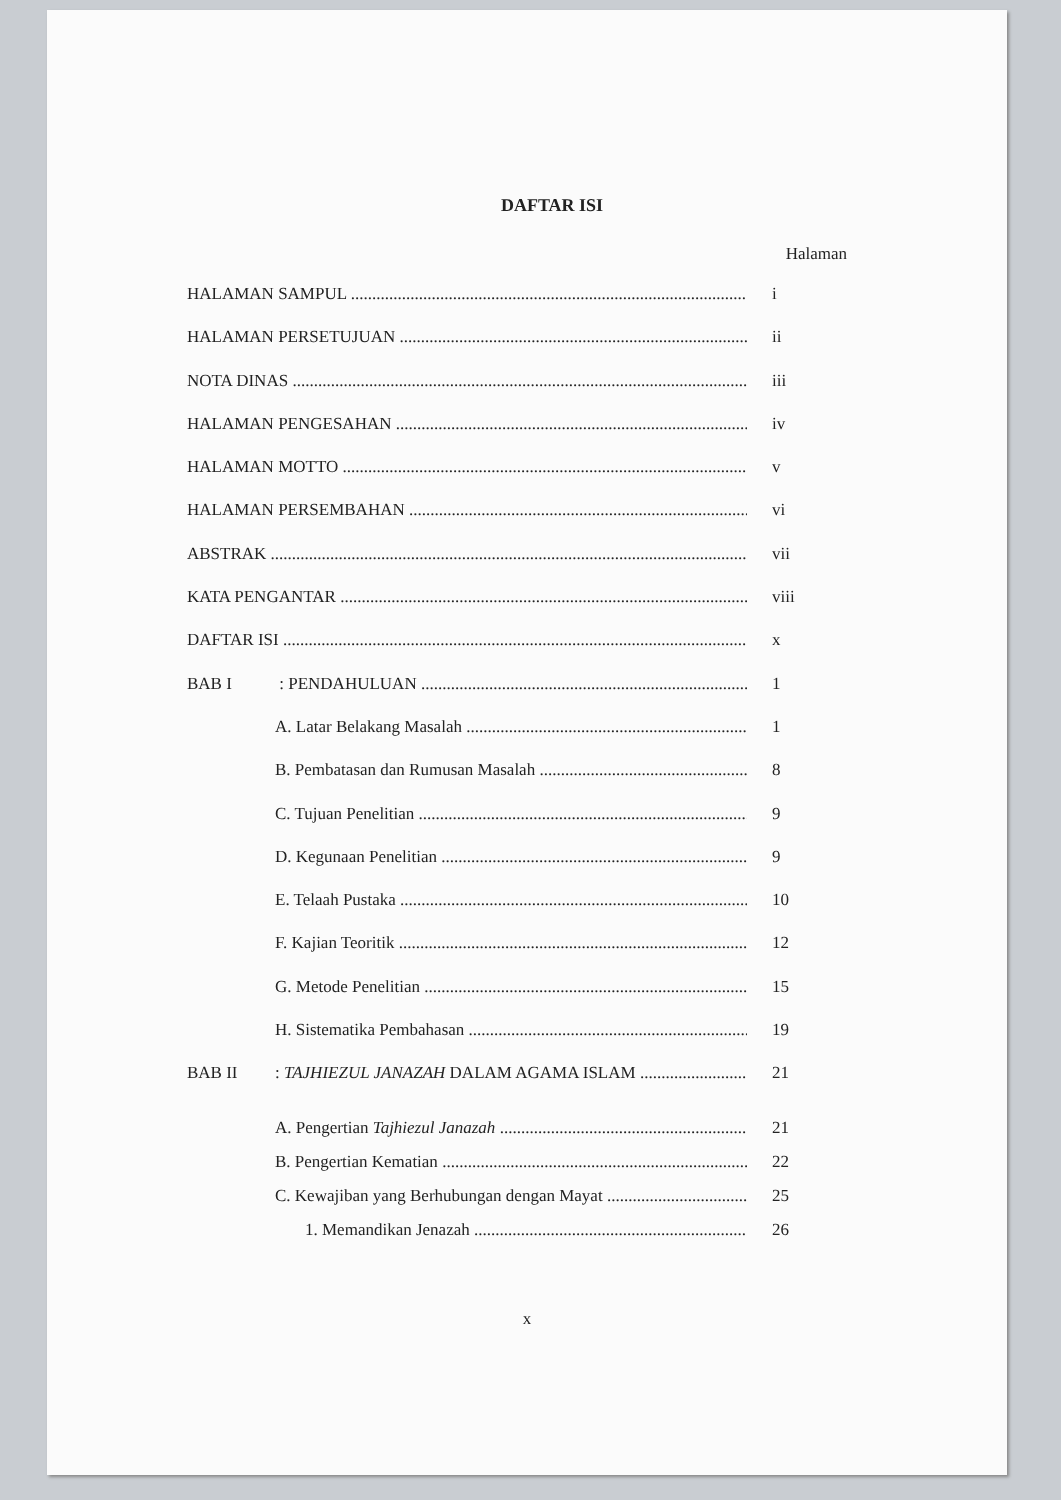DAFTAR ISI
Halaman
HALAMAN SAMPUL i
HALAMAN PERSETUJUAN ii
NOTA DINAS iii
HALAMAN PENGESAHAN iv
HALAMAN MOTTO v
HALAMAN PERSEMBAHAN vi
ABSTRAK vii
KATA PENGANTAR viii
DAFTAR ISI x
BAB I : PENDAHULUAN 1
A. Latar Belakang Masalah 1
B. Pembatasan dan Rumusan Masalah 8
C. Tujuan Penelitian 9
D. Kegunaan Penelitian 9
E. Telaah Pustaka 10
F. Kajian Teoritik 12
G. Metode Penelitian 15
H. Sistematika Pembahasan 19
BAB II: TAJHIEZUL JANAZAH DALAM AGAMA ISLAM 21
A. Pengertian Tajhiezul Janazah 21
B. Pengertian Kematian 22
C. Kewajiban yang Berhubungan dengan Mayat 25
1. Memandikan Jenazah 26
x